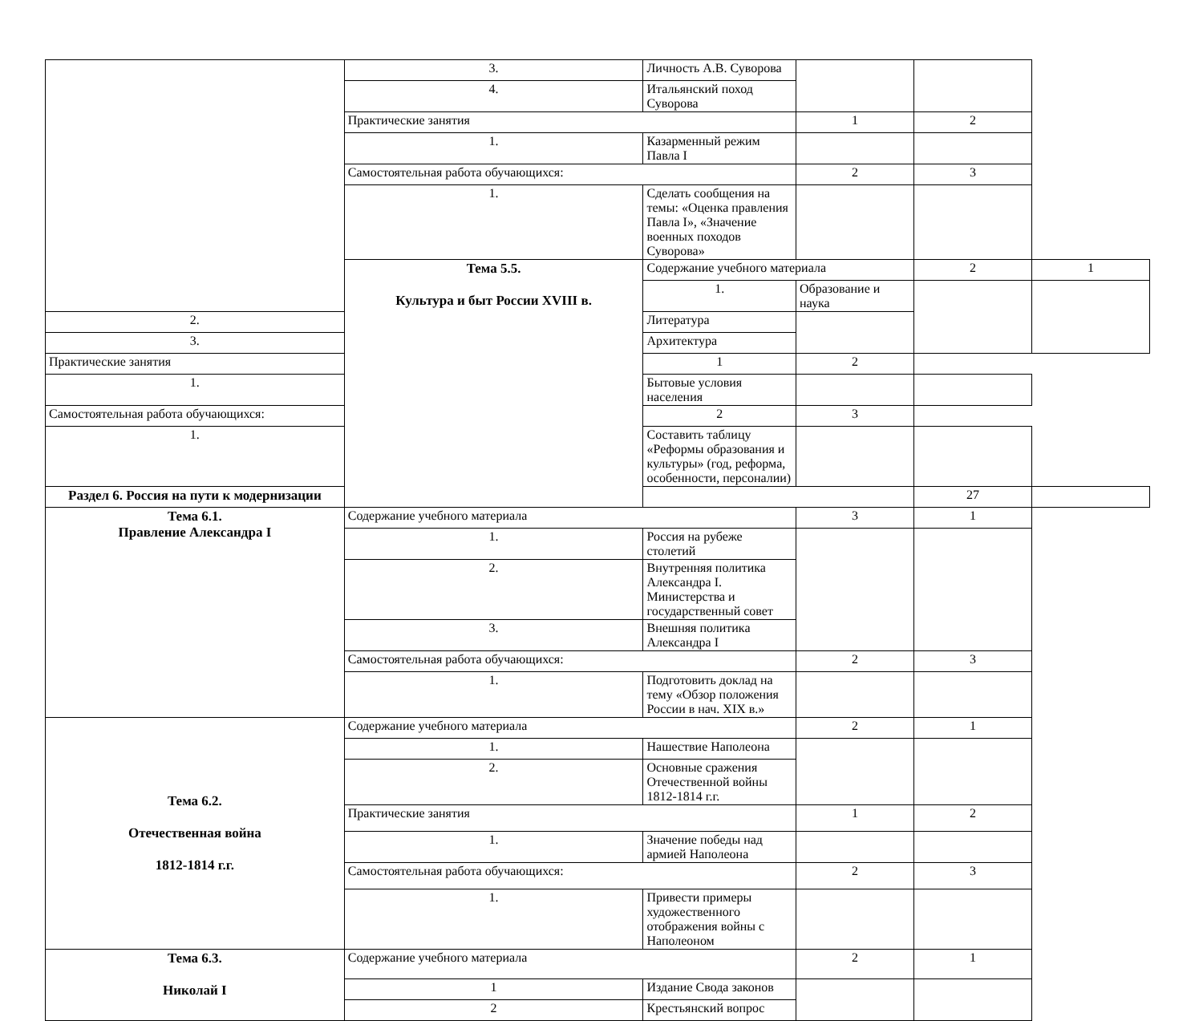| | 3. | Личность А.В. Суворова | | | |
| | 4. | Итальянский поход Суворова | | | |
| | Практические занятия | | 1 | 2 | |
| | 1. | Казарменный режим Павла I | | | |
| | Самостоятельная работа обучающихся: | | 2 | 3 | |
| | 1. | Сделать сообщения на темы: «Оценка правления Павла I», «Значение военных походов Суворова» | | | |
| | Тема 5.5. Культура и быт России XVIII в. | Содержание учебного материала | | 2 | 1 |
| | | 1. | Образование и наука | | |
| 2. | | Литература | | | |
| 3. | | Архитектура | | | |
| Практические занятия | | 1 | 2 | | |
| 1. | | Бытовые условия населения | | | |
| Самостоятельная работа обучающихся: | | 2 | 3 | | |
| 1. | | Составить таблицу «Реформы образования и культуры» (год, реформа, особенности, персоналии) | | | |
| Раздел 6. Россия на пути к модернизации | | | | 27 | |
| Тема 6.1. Правление Александра I | Содержание учебного материала | | 3 | 1 | |
| | 1. | Россия на рубеже столетий | | | |
| | 2. | Внутренняя политика Александра I. Министерства и государственный совет | | | |
| | 3. | Внешняя политика Александра I | | | |
| | Самостоятельная работа обучающихся: | | 2 | 3 | |
| | 1. | Подготовить доклад на тему «Обзор положения России в нач. XIX в.» | | | |
| Тема 6.2. Отечественная война 1812-1814 г.г. | Содержание учебного материала | | 2 | 1 | |
| | 1. | Нашествие Наполеона | | | |
| | 2. | Основные сражения Отечественной войны 1812-1814 г.г. | | | |
| | Практические занятия | | 1 | 2 | |
| | 1. | Значение победы над армией Наполеона | | | |
| | Самостоятельная работа обучающихся: | | 2 | 3 | |
| | 1. | Привести примеры художественного отображения войны с Наполеоном | | | |
| Тема 6.3. Николай I | Содержание учебного материала | | 2 | 1 | |
| | 1 | Издание Свода законов | | | |
| | 2 | Крестьянский вопрос | | | |